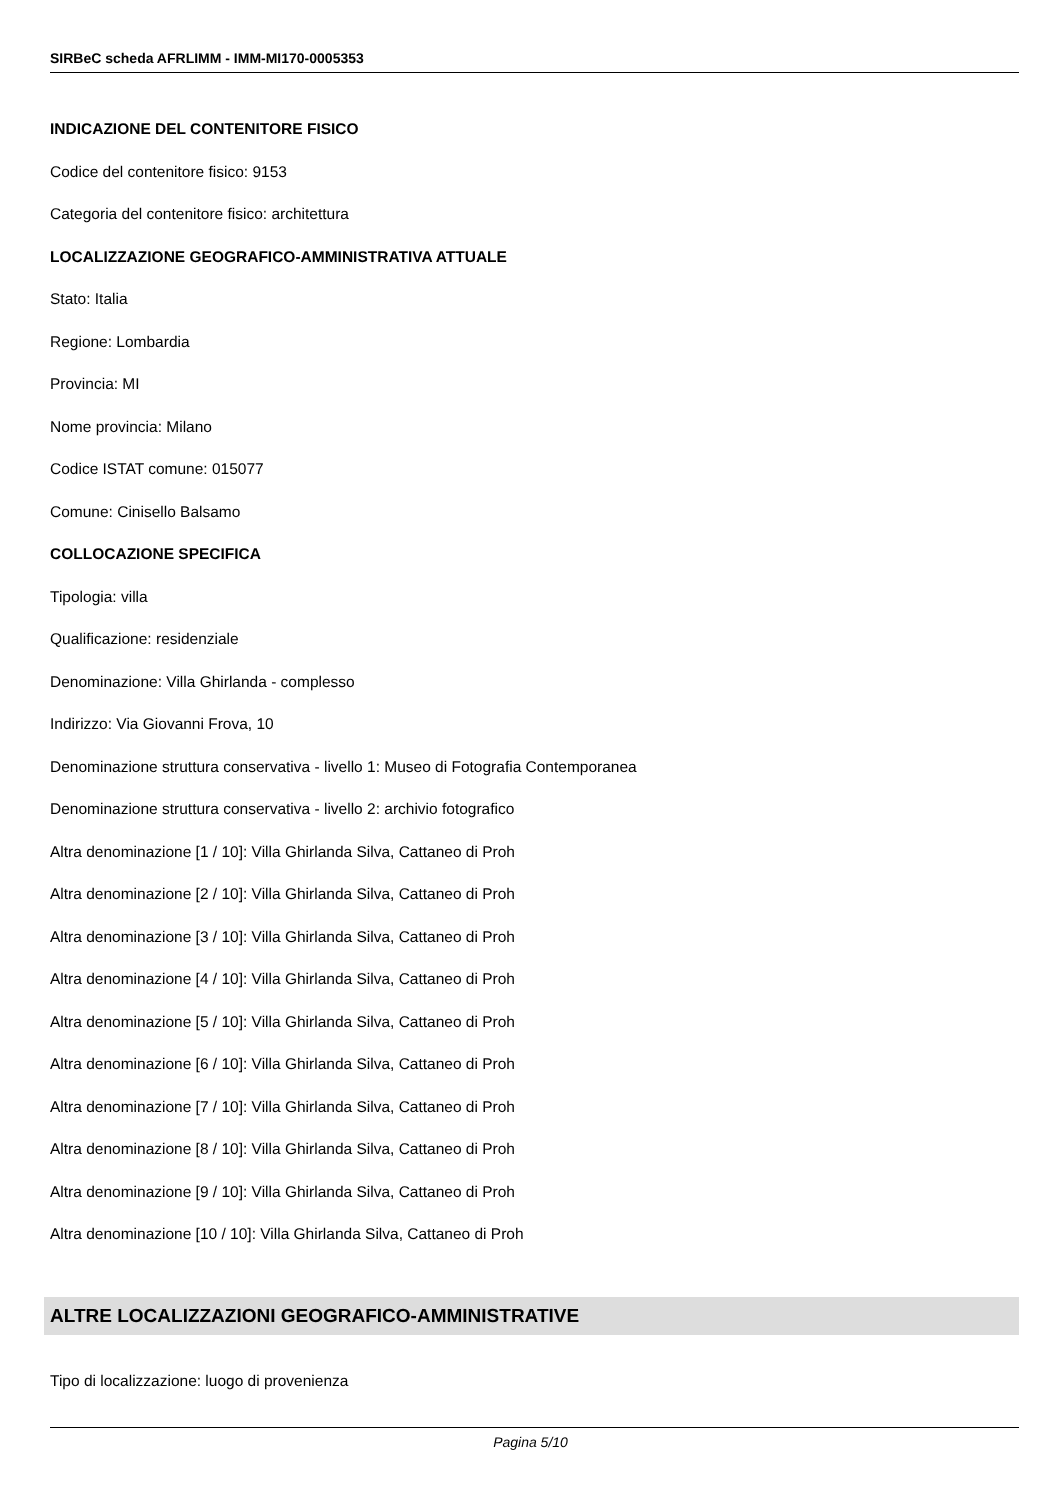SIRBeC scheda AFRLIMM - IMM-MI170-0005353
INDICAZIONE DEL CONTENITORE FISICO
Codice del contenitore fisico: 9153
Categoria del contenitore fisico: architettura
LOCALIZZAZIONE GEOGRAFICO-AMMINISTRATIVA ATTUALE
Stato: Italia
Regione: Lombardia
Provincia: MI
Nome provincia: Milano
Codice ISTAT comune: 015077
Comune: Cinisello Balsamo
COLLOCAZIONE SPECIFICA
Tipologia: villa
Qualificazione: residenziale
Denominazione: Villa Ghirlanda - complesso
Indirizzo: Via Giovanni Frova, 10
Denominazione struttura conservativa - livello 1: Museo di Fotografia Contemporanea
Denominazione struttura conservativa - livello 2: archivio fotografico
Altra denominazione [1 / 10]: Villa Ghirlanda Silva, Cattaneo di Proh
Altra denominazione [2 / 10]: Villa Ghirlanda Silva, Cattaneo di Proh
Altra denominazione [3 / 10]: Villa Ghirlanda Silva, Cattaneo di Proh
Altra denominazione [4 / 10]: Villa Ghirlanda Silva, Cattaneo di Proh
Altra denominazione [5 / 10]: Villa Ghirlanda Silva, Cattaneo di Proh
Altra denominazione [6 / 10]: Villa Ghirlanda Silva, Cattaneo di Proh
Altra denominazione [7 / 10]: Villa Ghirlanda Silva, Cattaneo di Proh
Altra denominazione [8 / 10]: Villa Ghirlanda Silva, Cattaneo di Proh
Altra denominazione [9 / 10]: Villa Ghirlanda Silva, Cattaneo di Proh
Altra denominazione [10 / 10]: Villa Ghirlanda Silva, Cattaneo di Proh
ALTRE LOCALIZZAZIONI GEOGRAFICO-AMMINISTRATIVE
Tipo di localizzazione: luogo di provenienza
Pagina 5/10